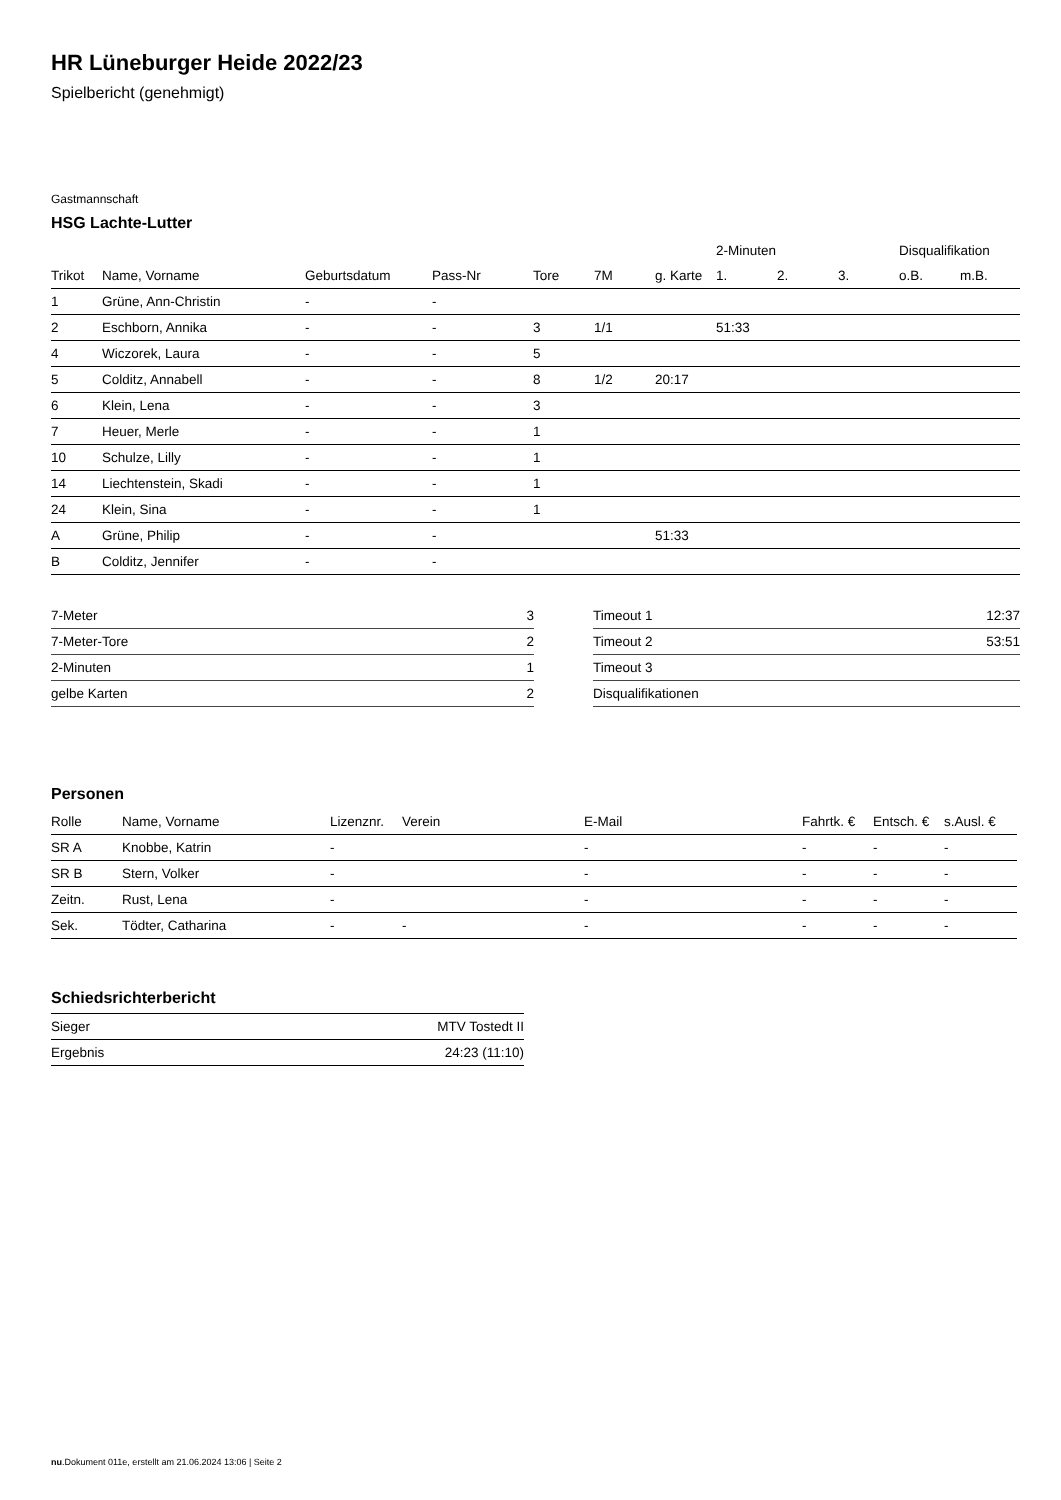HR Lüneburger Heide 2022/23
Spielbericht (genehmigt)
Gastmannschaft
HSG Lachte-Lutter
| | | | | | | | 2-Minuten | | | Disqualifikation | |
| --- | --- | --- | --- | --- | --- | --- | --- | --- | --- | --- | --- |
| Trikot | Name, Vorname | Geburtsdatum | Pass-Nr | Tore | 7M | g. Karte | 1. | 2. | 3. | o.B. | m.B. |
| 1 | Grüne, Ann-Christin | - | - | | | | | | | | |
| 2 | Eschborn, Annika | - | - | 3 | 1/1 | | 51:33 | | | | |
| 4 | Wiczorek, Laura | - | - | 5 | | | | | | | |
| 5 | Colditz, Annabell | - | - | 8 | 1/2 | 20:17 | | | | | |
| 6 | Klein, Lena | - | - | 3 | | | | | | | |
| 7 | Heuer, Merle | - | - | 1 | | | | | | | |
| 10 | Schulze, Lilly | - | - | 1 | | | | | | | |
| 14 | Liechtenstein, Skadi | - | - | 1 | | | | | | | |
| 24 | Klein, Sina | - | - | 1 | | | | | | | |
| A | Grüne, Philip | - | - | | | 51:33 | | | | | |
| B | Colditz, Jennifer | - | - | | | | | | | | |
| 7-Meter | 3 |
| 7-Meter-Tore | 2 |
| 2-Minuten | 1 |
| gelbe Karten | 2 |
| Timeout 1 | 12:37 |
| Timeout 2 | 53:51 |
| Timeout 3 | |
| Disqualifikationen | |
Personen
| Rolle | Name, Vorname | Lizenznr. | Verein | E-Mail | Fahrtk. € | Entsch. € | s.Ausl. € |
| --- | --- | --- | --- | --- | --- | --- | --- |
| SR A | Knobbe, Katrin | - | | - | - | - | - |
| SR B | Stern, Volker | - | | - | - | - | - |
| Zeitn. | Rust, Lena | - | | - | - | - | - |
| Sek. | Tödter, Catharina | - | - | - | - | - | - |
Schiedsrichterbericht
| Sieger | MTV Tostedt II |
| Ergebnis | 24:23 (11:10) |
nu.Dokument 011e, erstellt am 21.06.2024 13:06 | Seite 2